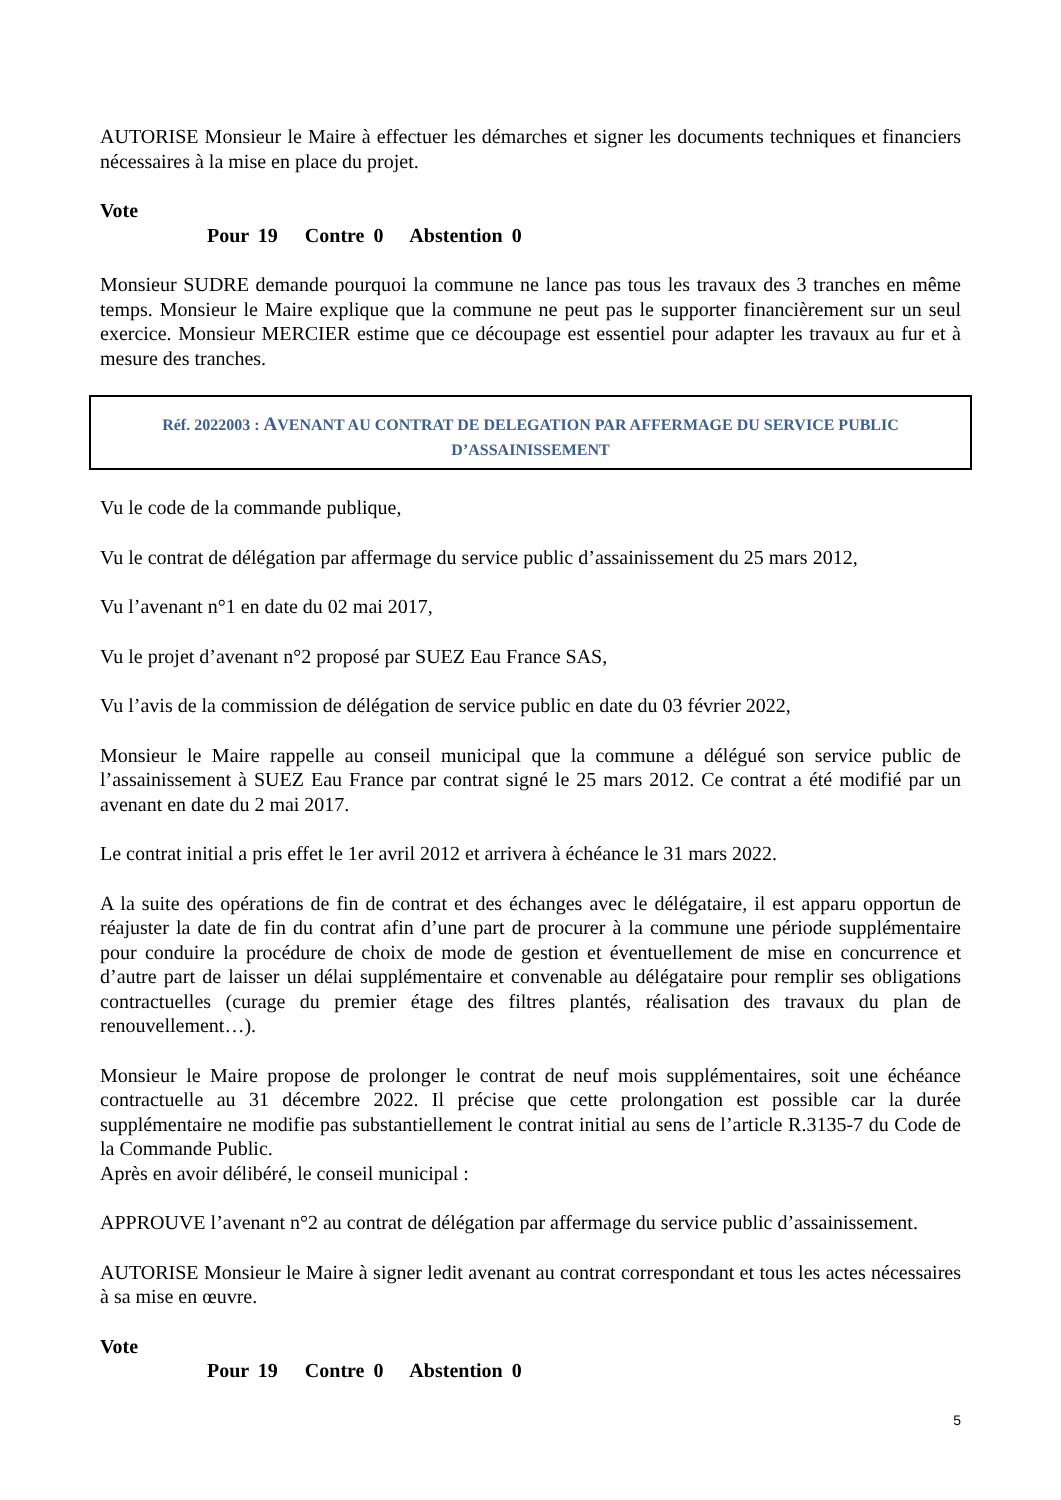AUTORISE Monsieur le Maire à effectuer les démarches et signer les documents techniques et financiers nécessaires à la mise en place du projet.
Vote
Pour 19 Contre 0 Abstention 0
Monsieur SUDRE demande pourquoi la commune ne lance pas tous les travaux des 3 tranches en même temps. Monsieur le Maire explique que la commune ne peut pas le supporter financièrement sur un seul exercice. Monsieur MERCIER estime que ce découpage est essentiel pour adapter les travaux au fur et à mesure des tranches.
Réf. 2022003 : AVENANT AU CONTRAT DE DELEGATION PAR AFFERMAGE DU SERVICE PUBLIC D’ASSAINISSEMENT
Vu le code de la commande publique,
Vu le contrat de délégation par affermage du service public d’assainissement du 25 mars 2012,
Vu l’avenant n°1 en date du 02 mai 2017,
Vu le projet d’avenant n°2 proposé par SUEZ Eau France SAS,
Vu l’avis de la commission de délégation de service public en date du 03 février 2022,
Monsieur le Maire rappelle au conseil municipal que la commune a délégué son service public de l’assainissement à SUEZ Eau France par contrat signé le 25 mars 2012. Ce contrat a été modifié par un avenant en date du 2 mai 2017.
Le contrat initial a pris effet le 1er avril 2012 et arrivera à échéance le 31 mars 2022.
A la suite des opérations de fin de contrat et des échanges avec le délégataire, il est apparu opportun de réajuster la date de fin du contrat afin d’une part de procurer à la commune une période supplémentaire pour conduire la procédure de choix de mode de gestion et éventuellement de mise en concurrence et d’autre part de laisser un délai supplémentaire et convenable au délégataire pour remplir ses obligations contractuelles (curage du premier étage des filtres plantés, réalisation des travaux du plan de renouvellement…).
Monsieur le Maire propose de prolonger le contrat de neuf mois supplémentaires, soit une échéance contractuelle au 31 décembre 2022. Il précise que cette prolongation est possible car la durée supplémentaire ne modifie pas substantiellement le contrat initial au sens de l’article R.3135-7 du Code de la Commande Public.
Après en avoir délibéré, le conseil municipal :
APPROUVE l’avenant n°2 au contrat de délégation par affermage du service public d’assainissement.
AUTORISE Monsieur le Maire à signer ledit avenant au contrat correspondant et tous les actes nécessaires à sa mise en œuvre.
Vote
Pour 19 Contre 0 Abstention 0
5